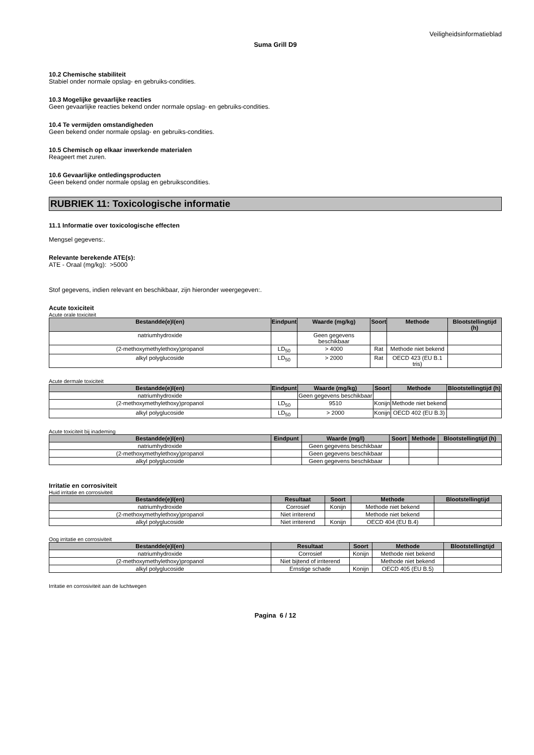Veiligheidsinformatieblad
Suma Grill D9
10.2 Chemische stabiliteit
Stabiel onder normale opslag- en gebruiks-condities.
10.3 Mogelijke gevaarlijke reacties
Geen gevaarlijke reacties bekend onder normale opslag- en gebruiks-condities.
10.4 Te vermijden omstandigheden
Geen bekend onder normale opslag- en gebruiks-condities.
10.5 Chemisch op elkaar inwerkende materialen
Reageert met zuren.
10.6 Gevaarlijke ontledingsproducten
Geen bekend onder normale opslag en gebruikscondities.
RUBRIEK 11: Toxicologische informatie
11.1 Informatie over toxicologische effecten
Mengsel gegevens:.
Relevante berekende ATE(s):
ATE - Oraal (mg/kg): >5000
Stof gegevens, indien relevant en beschikbaar, zijn hieronder weergegeven:.
Acute toxiciteit
Acute orale toxiciteit
| Bestandde(e)l(en) | Eindpunt | Waarde (mg/kg) | Soort | Methode | Blootstellingtijd (h) |
| --- | --- | --- | --- | --- | --- |
| natriumhydroxide | | Geen gegevens beschikbaar | | | |
| (2-methoxymethylethoxy)propanol | LD<sub>50</sub> | > 4000 | Rat | Methode niet bekend | |
| alkyl polyglucoside | LD<sub>50</sub> | > 2000 | Rat | OECD 423 (EU B.1 tris) | |
Acute dermale toxiciteit
| Bestandde(e)l(en) | Eindpunt | Waarde (mg/kg) | Soort | Methode | Blootstellingtijd (h) |
| --- | --- | --- | --- | --- | --- |
| natriumhydroxide | | Geen gegevens beschikbaar | | | |
| (2-methoxymethylethoxy)propanol | LD<sub>50</sub> | 9510 | Konijn | Methode niet bekend | |
| alkyl polyglucoside | LD<sub>50</sub> | > 2000 | Konijn | OECD 402 (EU B.3) | |
Acute toxiciteit bij inademing
| Bestandde(e)l(en) | Eindpunt | Waarde (mg/l) | Soort | Methode | Blootstellingtijd (h) |
| --- | --- | --- | --- | --- | --- |
| natriumhydroxide | | Geen gegevens beschikbaar | | | |
| (2-methoxymethylethoxy)propanol | | Geen gegevens beschikbaar | | | |
| alkyl polyglucoside | | Geen gegevens beschikbaar | | | |
Irritatie en corrosiviteit
Huid irritatie en corrosiviteit
| Bestandde(e)l(en) | Resultaat | Soort | Methode | Blootstellingtijd |
| --- | --- | --- | --- | --- |
| natriumhydroxide | Corrosief | Konijn | Methode niet bekend | |
| (2-methoxymethylethoxy)propanol | Niet irriterend | | Methode niet bekend | |
| alkyl polyglucoside | Niet irriterend | Konijn | OECD 404 (EU B.4) | |
Oog irritatie en corrosiviteit
| Bestandde(e)l(en) | Resultaat | Soort | Methode | Blootstellingtijd |
| --- | --- | --- | --- | --- |
| natriumhydroxide | Corrosief | Konijn | Methode niet bekend | |
| (2-methoxymethylethoxy)propanol | Niet bijtend of irriterend | | Methode niet bekend | |
| alkyl polyglucoside | Ernstige schade | Konijn | OECD 405 (EU B.5) | |
Irritatie en corrosiviteit aan de luchtwegen
Pagina 6 / 12